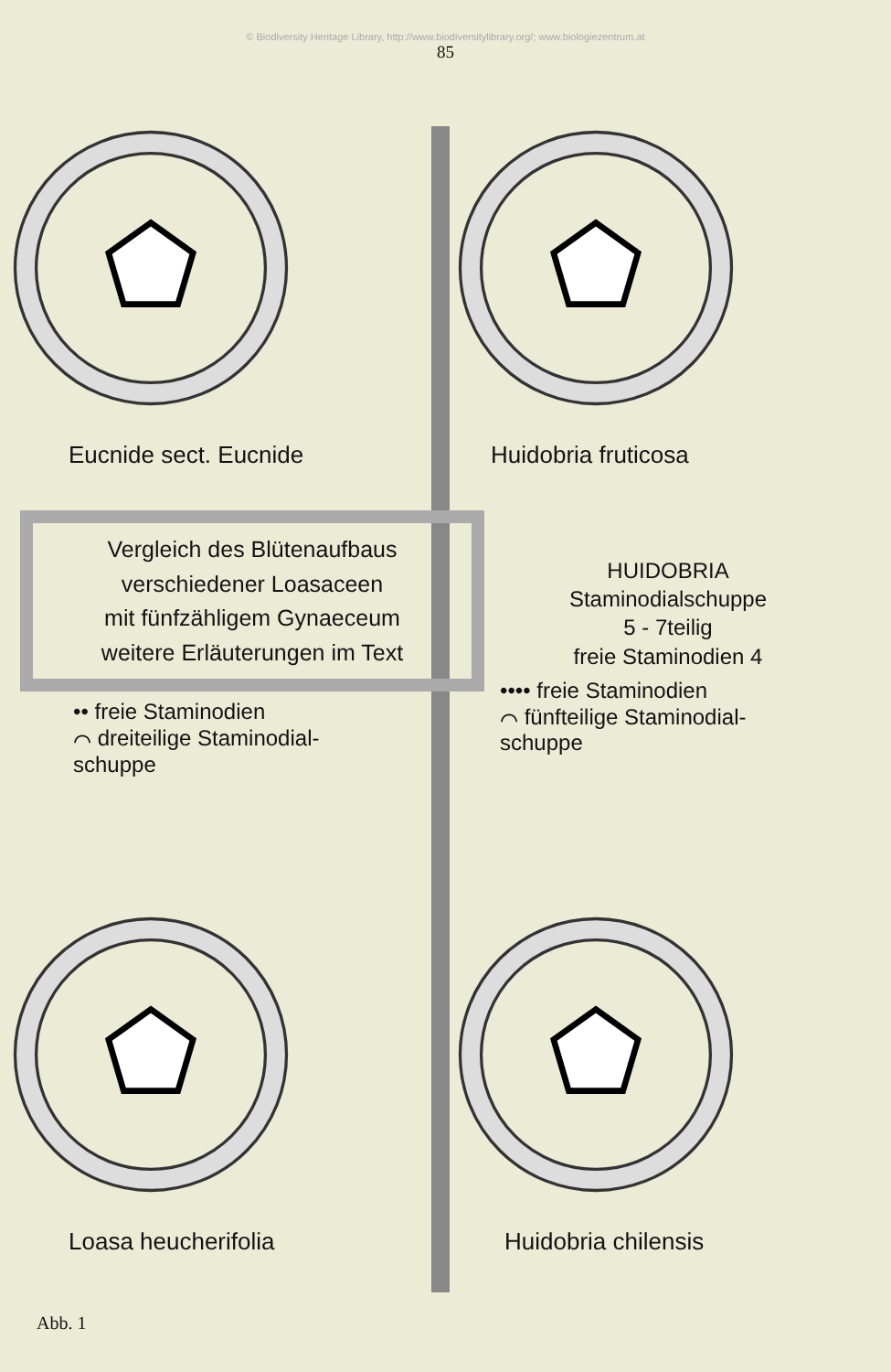© Biodiversity Heritage Library, http://www.biodiversitylibrary.org/; www.biologiezentrum.at
85
Eucnide sect. Eucnide
Huidobria fruticosa
Vergleich des Blütenaufbaus
verschiedener Loasaceen
mit fünfzähligem Gynaeceum
weitere Erläuterungen im Text
•• freie Staminodien
⌒ dreiteilige Staminodial-
schuppe
HUIDOBRIA
Staminodialschuppe
5 - 7teilig
freie Staminodien 4
•••• freie Staminodien
⌒ fünfteilige Staminodial-
schuppe
Loasa heucherifolia
Huidobria chilensis
Abb. 1